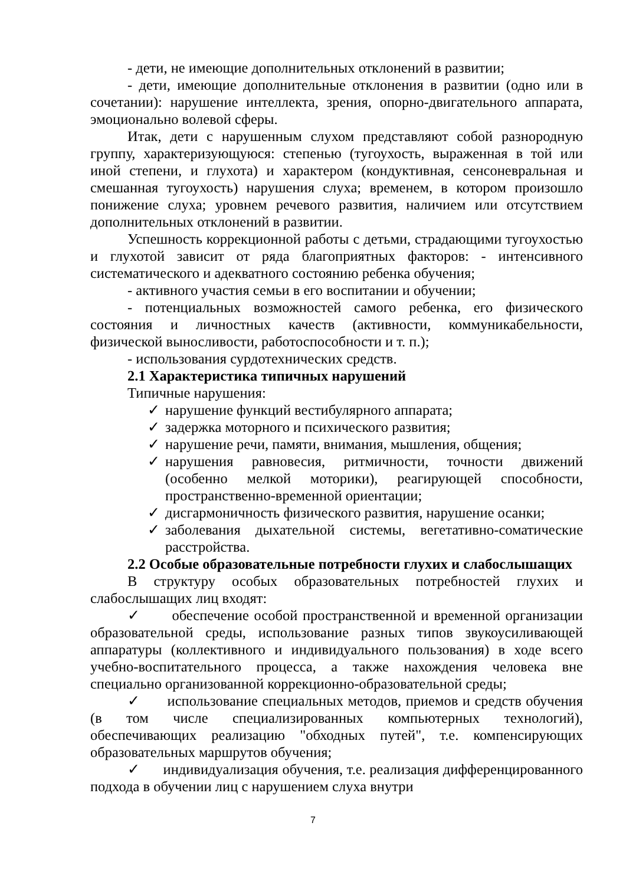- дети, не имеющие дополнительных отклонений в развитии;
- дети, имеющие дополнительные отклонения в развитии (одно или в сочетании): нарушение интеллекта, зрения, опорно-двигательного аппарата, эмоционально волевой сферы.
Итак, дети с нарушенным слухом представляют собой разнородную группу, характеризующуюся: степенью (тугоухость, выраженная в той или иной степени, и глухота) и характером (кондуктивная, сенсоневральная и смешанная тугоухость) нарушения слуха; временем, в котором произошло понижение слуха; уровнем речевого развития, наличием или отсутствием дополнительных отклонений в развитии.
Успешность коррекционной работы с детьми, страдающими тугоухостью и глухотой зависит от ряда благоприятных факторов: - интенсивного систематического и адекватного состоянию ребенка обучения;
- активного участия семьи в его воспитании и обучении;
- потенциальных возможностей самого ребенка, его физического состояния и личностных качеств (активности, коммуникабельности, физической выносливости, работоспособности и т. п.);
- использования сурдотехнических средств.
2.1 Характеристика типичных нарушений
Типичные нарушения:
✓ нарушение функций вестибулярного аппарата;
✓ задержка моторного и психического развития;
✓ нарушение речи, памяти, внимания, мышления, общения;
✓ нарушения равновесия, ритмичности, точности движений (особенно мелкой моторики), реагирующей способности, пространственно-временной ориентации;
✓ дисгармоничность физического развития, нарушение осанки;
✓ заболевания дыхательной системы, вегетативно-соматические расстройства.
2.2 Особые образовательные потребности глухих и слабослышащих
В структуру особых образовательных потребностей глухих и слабослышащих лиц входят:
✓ обеспечение особой пространственной и временной организации образовательной среды, использование разных типов звукоусиливающей аппаратуры (коллективного и индивидуального пользования) в ходе всего учебно-воспитательного процесса, а также нахождения человека вне специально организованной коррекционно-образовательной среды;
✓ использование специальных методов, приемов и средств обучения (в том числе специализированных компьютерных технологий), обеспечивающих реализацию "обходных путей", т.е. компенсирующих образовательных маршрутов обучения;
✓ индивидуализация обучения, т.е. реализация дифференцированного подхода в обучении лиц с нарушением слуха внутри
7